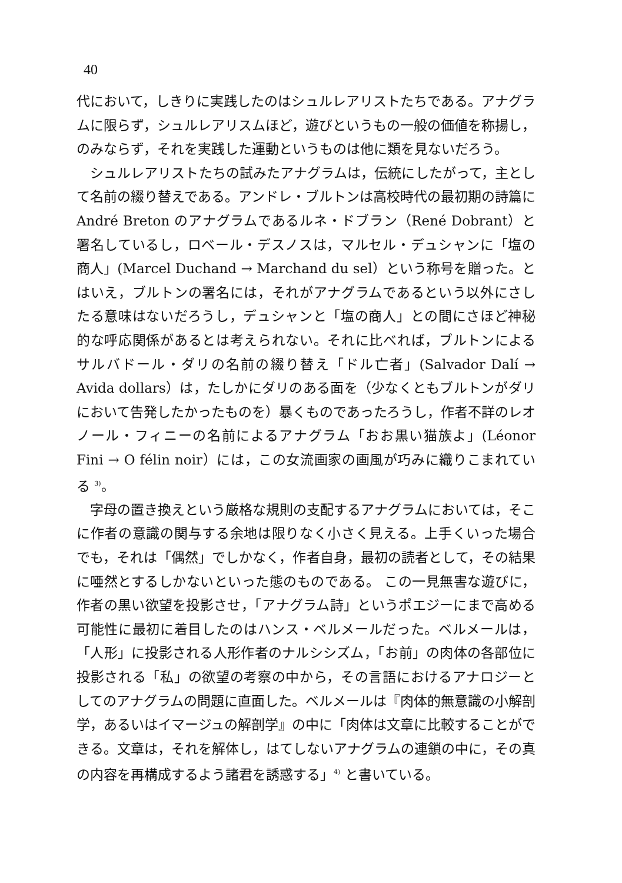40
代において，しきりに実践したのはシュルレアリストたちである。アナグラムに限らず，シュルレアリスムほど，遊びというもの一般の価値を称揚し，のみならず，それを実践した運動というものは他に類を見ないだろう。
シュルレアリストたちの試みたアナグラムは，伝統にしたがって，主として名前の綴り替えである。アンドレ・ブルトンは高校時代の最初期の詩篇に André Breton のアナグラムであるルネ・ドブラン（René Dobrant）と署名しているし，ロベール・デスノスは，マルセル・デュシャンに「塩の商人」(Marcel Duchand → Marchand du sel）という称号を贈った。とはいえ，ブルトンの署名には，それがアナグラムであるという以外にさしたる意味はないだろうし，デュシャンと「塩の商人」との間にさほど神秘的な呼応関係があるとは考えられない。それに比べれば，ブルトンによるサルバドール・ダリの名前の綴り替え「ドル亡者」(Salvador Dalí → Avida dollars）は，たしかにダリのある面を（少なくともブルトンがダリにおいて告発したかったものを）暴くものであったろうし，作者不詳のレオノール・フィニーの名前によるアナグラム「おお黒い猫族よ」(Léonor Fini → O félin noir）には，この女流画家の画風が巧みに織りこまれている <sup>3)</sup>。
字母の置き換えという厳格な規則の支配するアナグラムにおいては，そこに作者の意識の関与する余地は限りなく小さく見える。上手くいった場合でも，それは「偶然」でしかなく，作者自身，最初の読者として，その結果に唖然とするしかないといった態のものである。 この一見無害な遊びに，作者の黒い欲望を投影させ，「アナグラム詩」というポエジーにまで高める可能性に最初に着目したのはハンス・ベルメールだった。ベルメールは，「人形」に投影される人形作者のナルシシズム，「お前」の肉体の各部位に投影される「私」の欲望の考察の中から，その言語におけるアナロジーとしてのアナグラムの問題に直面した。ベルメールは『肉体的無意識の小解剖学，あるいはイマージュの解剖学』の中に「肉体は文章に比較することができる。文章は，それを解体し，はてしないアナグラムの連鎖の中に，その真の内容を再構成するよう諸君を誘惑する」<sup>4)</sup> と書いている。